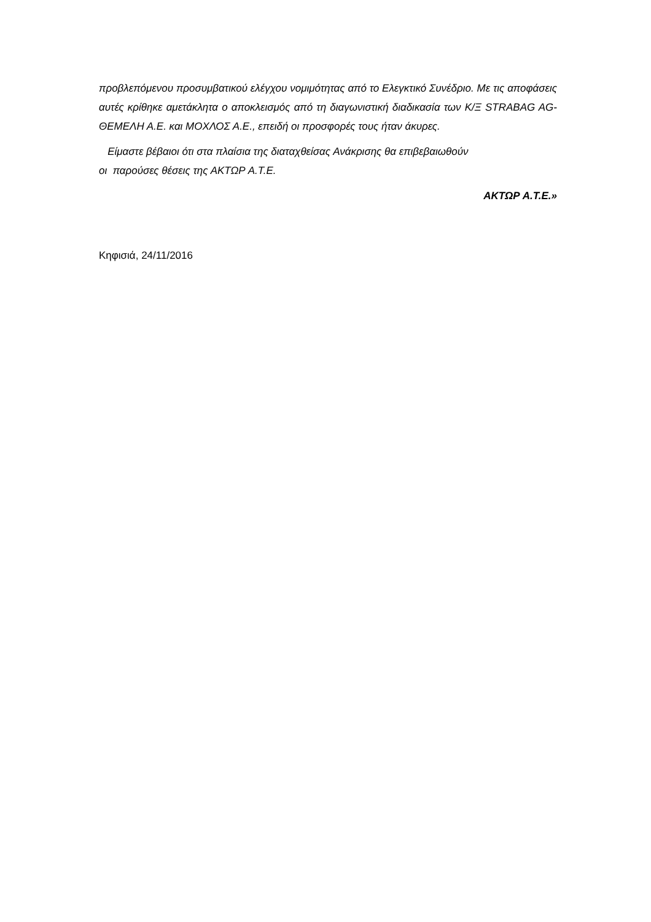προβλεπόμενου προσυμβατικού ελέγχου νομιμότητας από το Ελεγκτικό Συνέδριο. Με τις αποφάσεις αυτές κρίθηκε αμετάκλητα ο αποκλεισμός από τη διαγωνιστική διαδικασία των Κ/Ξ STRABAG AG-ΘΕΜΕΛΗ Α.Ε. και ΜΟΧΛΟΣ Α.Ε., επειδή οι προσφορές τους ήταν άκυρες.
Είμαστε βέβαιοι ότι στα πλαίσια της διαταχθείσας Ανάκρισης θα επιβεβαιωθούν
οι παρούσες θέσεις της ΑΚΤΩΡ Α.Τ.Ε.
ΑΚΤΩΡ Α.Τ.Ε.»
Κηφισιά, 24/11/2016